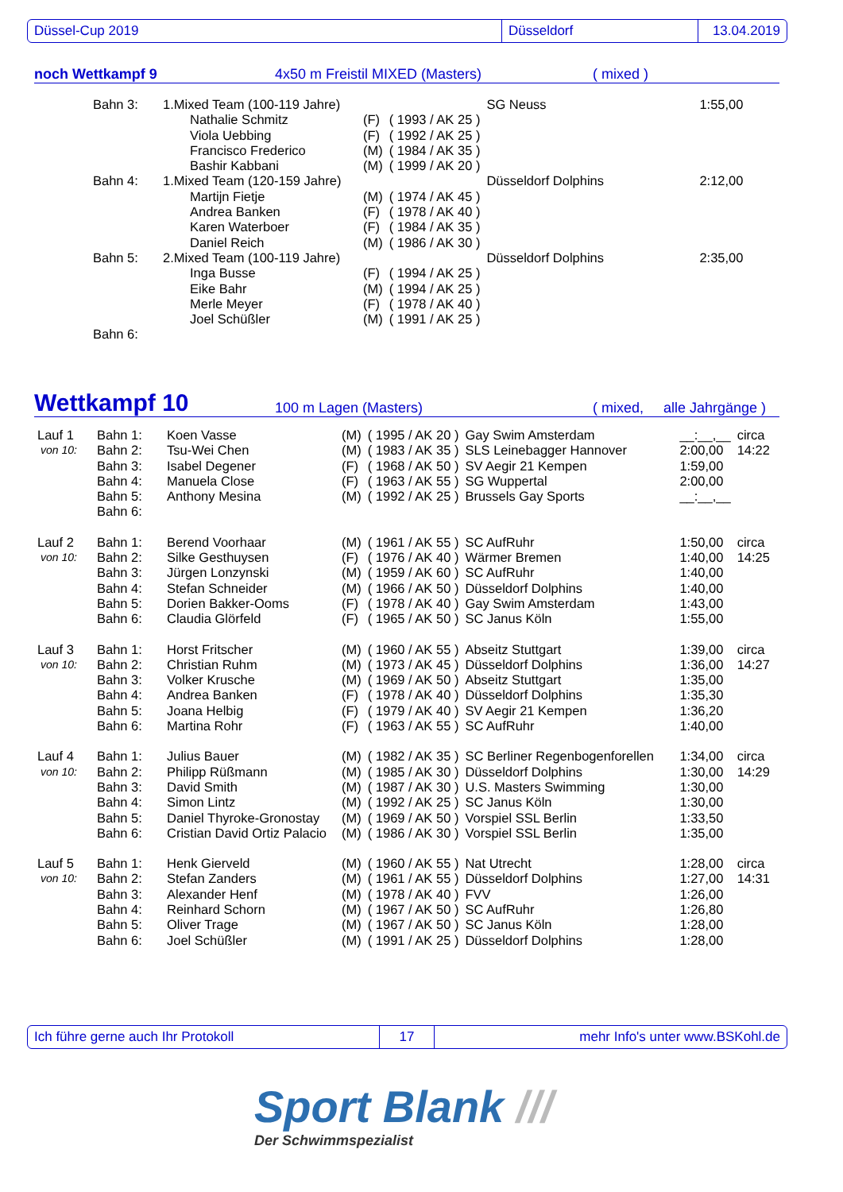Düssel-Cup 2019 Düsseldorf 13.04.2019
noch Wettkampf 9 4x50 m Freistil MIXED (Masters) ( mixed )
| | Bahn 3: | 1.Mixed Team (100-119 Jahre) | | | | SG Neuss | 1:55,00 |
| | | | Nathalie Schmitz | (F) | ( 1993 / AK 25 ) | | |
| | | | Viola Uebbing | (F) | ( 1992 / AK 25 ) | | |
| | | | Francisco Frederico | (M) | ( 1984 / AK 35 ) | | |
| | | | Bashir Kabbani | (M) | ( 1999 / AK 20 ) | | |
| | Bahn 4: | 1.Mixed Team (120-159 Jahre) | | | | Düsseldorf Dolphins | 2:12,00 |
| | | | Martijn Fietje | (M) | ( 1974 / AK 45 ) | | |
| | | | Andrea Banken | (F) | ( 1978 / AK 40 ) | | |
| | | | Karen Waterboer | (F) | ( 1984 / AK 35 ) | | |
| | | | Daniel Reich | (M) | ( 1986 / AK 30 ) | | |
| | Bahn 5: | 2.Mixed Team (100-119 Jahre) | | | | Düsseldorf Dolphins | 2:35,00 |
| | | | Inga Busse | (F) | ( 1994 / AK 25 ) | | |
| | | | Eike Bahr | (M) | ( 1994 / AK 25 ) | | |
| | | | Merle Meyer | (F) | ( 1978 / AK 40 ) | | |
| | | | Joel Schüßler | (M) | ( 1991 / AK 25 ) | | |
| | Bahn 6: | | | | | | |
Wettkampf 10 100 m Lagen (Masters) ( mixed, alle Jahrgänge )
| Lauf 1 | Bahn 1: | Koen Vasse | (M) | ( 1995 / AK 20 ) | Gay Swim Amsterdam | __:__,__ | circa |
| von 10: | Bahn 2: | Tsu-Wei Chen | (M) | ( 1983 / AK 35 ) | SLS Leinebagger Hannover | 2:00,00 | 14:22 |
| | Bahn 3: | Isabel Degener | (F) | ( 1968 / AK 50 ) | SV Aegir 21 Kempen | 1:59,00 | |
| | Bahn 4: | Manuela Close | (F) | ( 1963 / AK 55 ) | SG Wuppertal | 2:00,00 | |
| | Bahn 5: | Anthony Mesina | (M) | ( 1992 / AK 25 ) | Brussels Gay Sports | __:__,__ | |
| | Bahn 6: | | | | | | |
| Lauf 2 | Bahn 1: | Berend Voorhaar | (M) | ( 1961 / AK 55 ) | SC AufRuhr | 1:50,00 | circa |
| von 10: | Bahn 2: | Silke Gesthuysen | (F) | ( 1976 / AK 40 ) | Wärmer Bremen | 1:40,00 | 14:25 |
| | Bahn 3: | Jürgen Lonzynski | (M) | ( 1959 / AK 60 ) | SC AufRuhr | 1:40,00 | |
| | Bahn 4: | Stefan Schneider | (M) | ( 1966 / AK 50 ) | Düsseldorf Dolphins | 1:40,00 | |
| | Bahn 5: | Dorien Bakker-Ooms | (F) | ( 1978 / AK 40 ) | Gay Swim Amsterdam | 1:43,00 | |
| | Bahn 6: | Claudia Glörfeld | (F) | ( 1965 / AK 50 ) | SC Janus Köln | 1:55,00 | |
| Lauf 3 | Bahn 1: | Horst Fritscher | (M) | ( 1960 / AK 55 ) | Abseitz Stuttgart | 1:39,00 | circa |
| von 10: | Bahn 2: | Christian Ruhm | (M) | ( 1973 / AK 45 ) | Düsseldorf Dolphins | 1:36,00 | 14:27 |
| | Bahn 3: | Volker Krusche | (M) | ( 1969 / AK 50 ) | Abseitz Stuttgart | 1:35,00 | |
| | Bahn 4: | Andrea Banken | (F) | ( 1978 / AK 40 ) | Düsseldorf Dolphins | 1:35,30 | |
| | Bahn 5: | Joana Helbig | (F) | ( 1979 / AK 40 ) | SV Aegir 21 Kempen | 1:36,20 | |
| | Bahn 6: | Martina Rohr | (F) | ( 1963 / AK 55 ) | SC AufRuhr | 1:40,00 | |
| Lauf 4 | Bahn 1: | Julius Bauer | (M) | ( 1982 / AK 35 ) | SC Berliner Regenbogenforellen | 1:34,00 | circa |
| von 10: | Bahn 2: | Philipp Rüßmann | (M) | ( 1985 / AK 30 ) | Düsseldorf Dolphins | 1:30,00 | 14:29 |
| | Bahn 3: | David Smith | (M) | ( 1987 / AK 30 ) | U.S. Masters Swimming | 1:30,00 | |
| | Bahn 4: | Simon Lintz | (M) | ( 1992 / AK 25 ) | SC Janus Köln | 1:30,00 | |
| | Bahn 5: | Daniel Thyroke-Gronostay | (M) | ( 1969 / AK 50 ) | Vorspiel SSL Berlin | 1:33,50 | |
| | Bahn 6: | Cristian David Ortiz Palacio | (M) | ( 1986 / AK 30 ) | Vorspiel SSL Berlin | 1:35,00 | |
| Lauf 5 | Bahn 1: | Henk Gierveld | (M) | ( 1960 / AK 55 ) | Nat Utrecht | 1:28,00 | circa |
| von 10: | Bahn 2: | Stefan Zanders | (M) | ( 1961 / AK 55 ) | Düsseldorf Dolphins | 1:27,00 | 14:31 |
| | Bahn 3: | Alexander Henf | (M) | ( 1978 / AK 40 ) | FVV | 1:26,00 | |
| | Bahn 4: | Reinhard Schorn | (M) | ( 1967 / AK 50 ) | SC AufRuhr | 1:26,80 | |
| | Bahn 5: | Oliver Trage | (M) | ( 1967 / AK 50 ) | SC Janus Köln | 1:28,00 | |
| | Bahn 6: | Joel Schüßler | (M) | ( 1991 / AK 25 ) | Düsseldorf Dolphins | 1:28,00 | |
Ich führe gerne auch Ihr Protokoll 17 mehr Info's unter www.BSKohl.de
Sport Blank ///
Der Schwimmspezialist